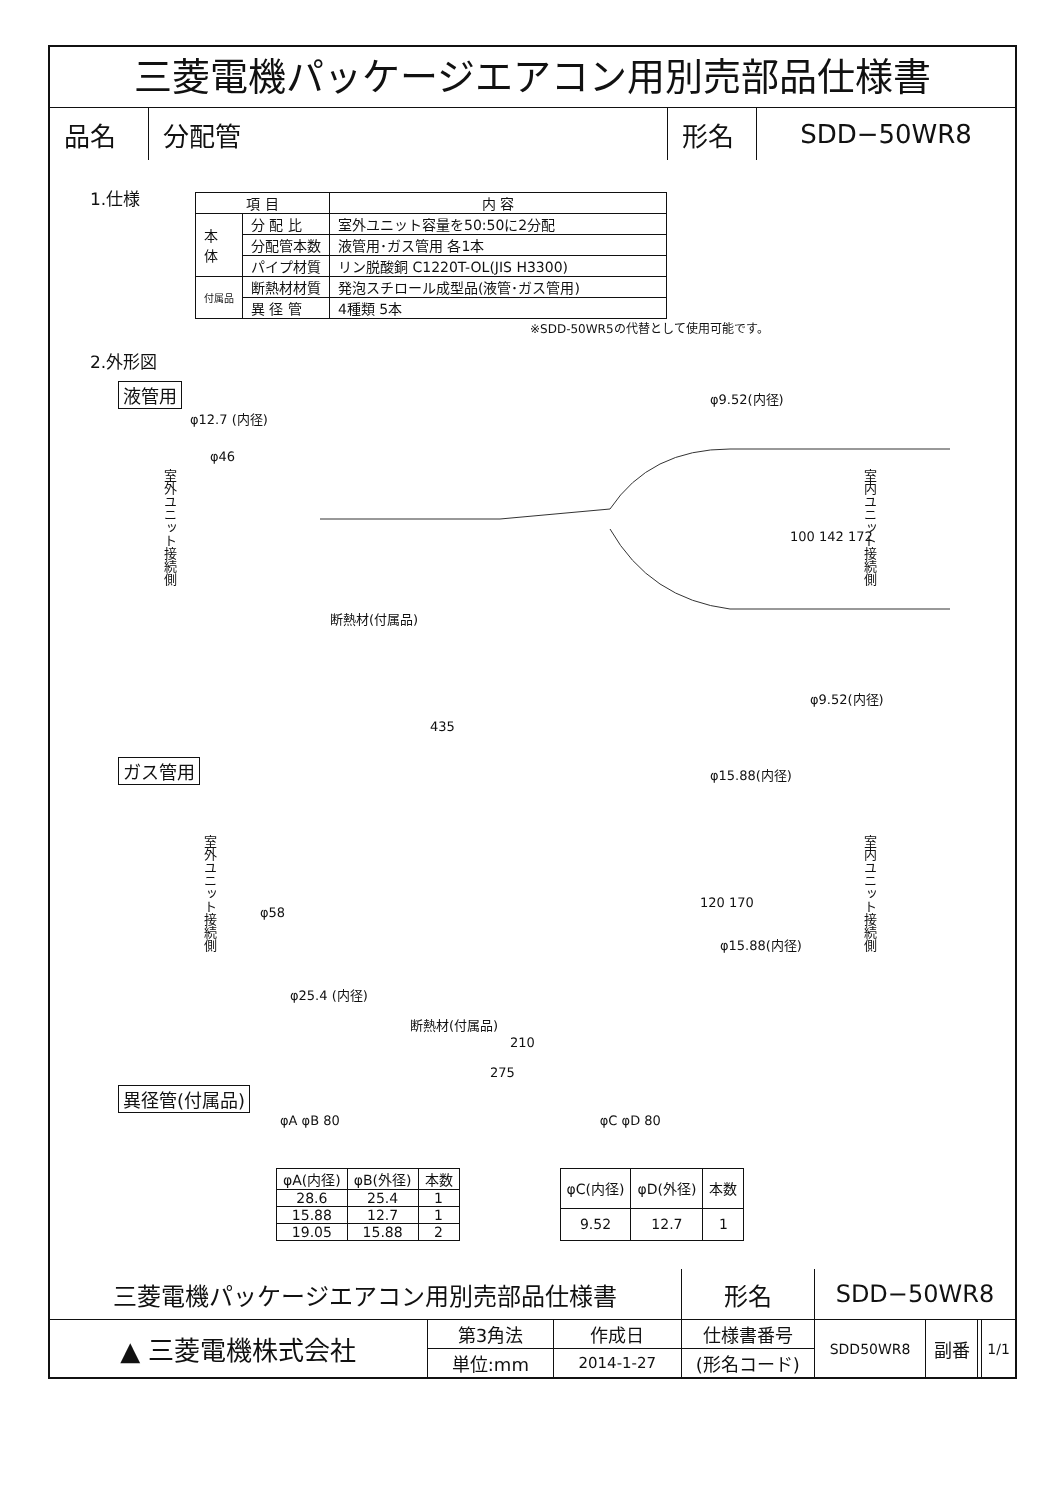三菱電機パッケージエアコン用別売部品仕様書
| 品名 | 分配管 | 形名 | SDD−50WR8 |
1.仕様
| 項 目 | | 内 容 |
| 本 体 | 分 配 比 | 室外ユニット容量を50:50に2分配 |
| | 分配管本数 | 液管用･ガス管用 各1本 |
| | パイプ材質 | リン脱酸銅 C1220T-OL(JIS H3300) |
| 付属品 | 断熱材材質 | 発泡スチロール成型品(液管･ガス管用) |
| | 異 径 管 | 4種類 5本 |
※SDD-50WR5の代替として使用可能です。
2.外形図
液管用
φ12.7 (内径)
φ9.52(内径)
室外ユニット接続側
φ46
100 142 172
室内ユニット接続側
断熱材(付属品)
φ9.52(内径)
435
ガス管用
φ15.88(内径)
室外ユニット接続側
φ58
120 170
φ15.88(内径)
室内ユニット接続側
φ25.4 (内径)
断熱材(付属品)
210
275
異径管(付属品)
φA φB 80 φC φD 80
| φA(内径) | φB(外径) | 本数 |
| 28.6 | 25.4 | 1 |
| 15.88 | 12.7 | 1 |
| 19.05 | 15.88 | 2 |
| φC(内径) | φD(外径) | 本数 |
| 9.52 | 12.7 | 1 |
| 三菱電機パッケージエアコン用別売部品仕様書 | | | 形名 | SDD−50WR8 | | | |
| ▲ 三菱電機株式会社 | 第3角法 | 作成日 | 仕様書番号 | SDD50WR8 | 副番 | | 1/1 |
| | 単位:mm | 2014-1-27 | (形名コード) | | | | |